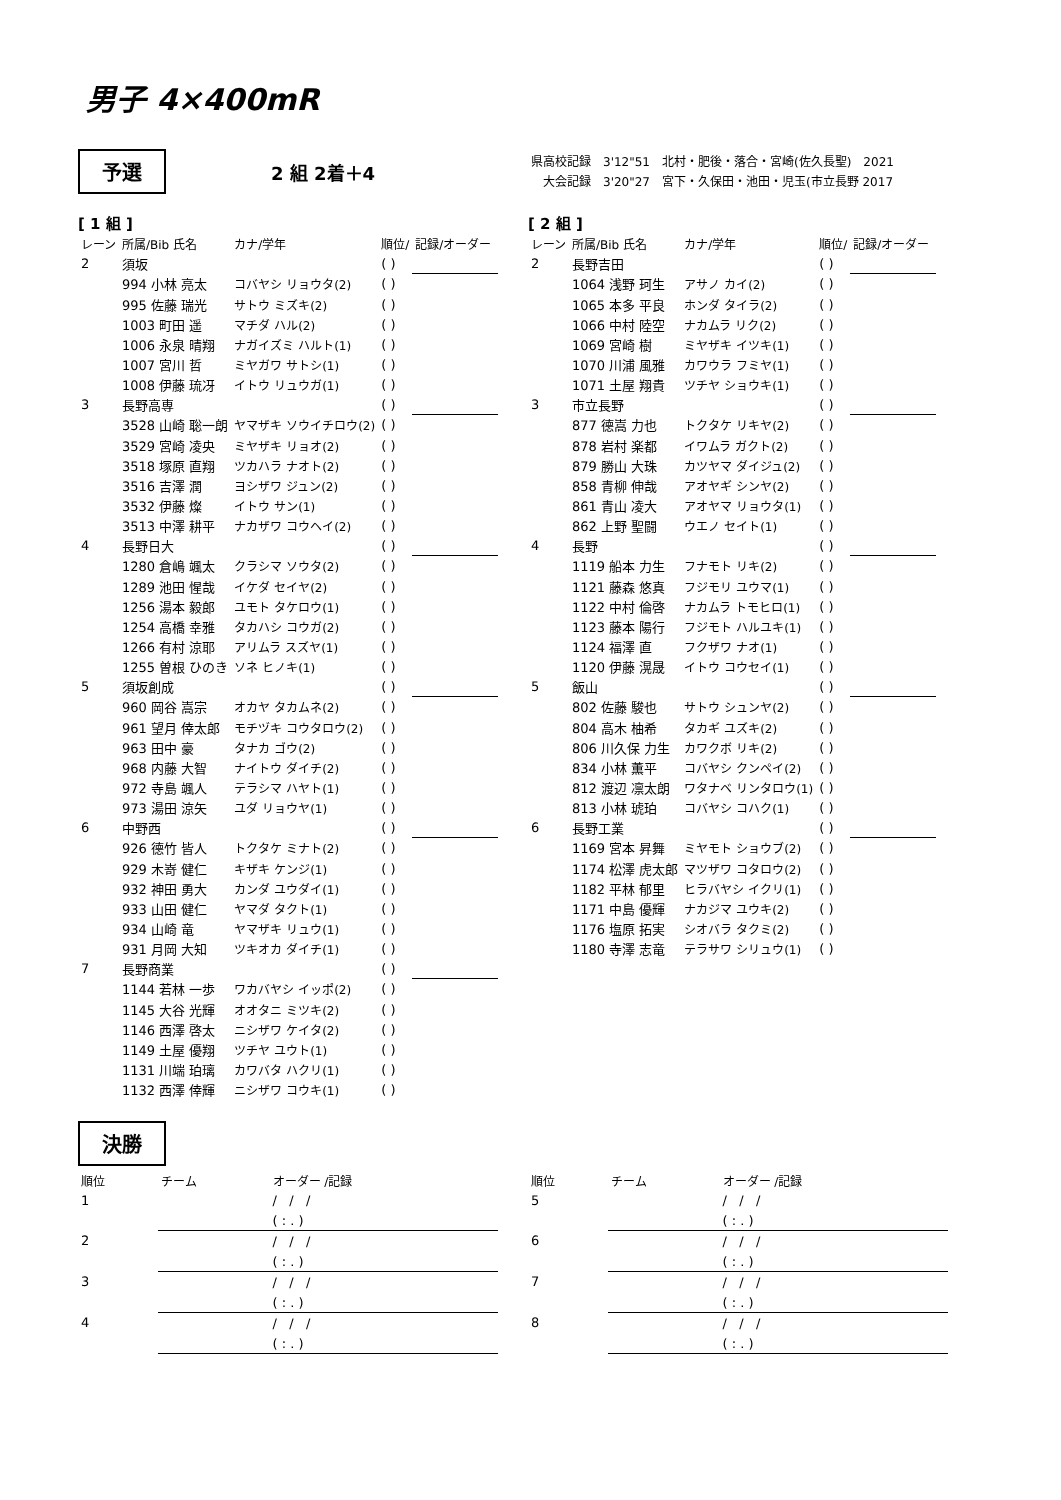男子 4×400mR
予選 2 組 2着＋4
県高校記録　3'12"51　北村・肥後・落合・宮崎(佐久長聖)　2021
　大会記録　3'20"27　宮下・久保田・池田・児玉(市立長野 2017
[ 1 組 ]
| レーン | 所属/Bib 氏名 | カナ/学年 | 順位/ | 記録/オーダー |
| 2 | 須坂 | | ( ) | |
| | 994 小林 亮太 | コバヤシ リョウタ(2) | ( ) | |
| | 995 佐藤 瑞光 | サトウ ミズキ(2) | ( ) | |
| | 1003 町田 遥 | マチダ ハル(2) | ( ) | |
| | 1006 永泉 晴翔 | ナガイズミ ハルト(1) | ( ) | |
| | 1007 宮川 哲 | ミヤガワ サトシ(1) | ( ) | |
| | 1008 伊藤 琉冴 | イトウ リュウガ(1) | ( ) | |
| 3 | 長野高専 | | ( ) | |
| | 3528 山崎 聡一朗 | ヤマザキ ソウイチロウ(2) | ( ) | |
| | 3529 宮崎 凌央 | ミヤザキ リョオ(2) | ( ) | |
| | 3518 塚原 直翔 | ツカハラ ナオト(2) | ( ) | |
| | 3516 吉澤 潤 | ヨシザワ ジュン(2) | ( ) | |
| | 3532 伊藤 燦 | イトウ サン(1) | ( ) | |
| | 3513 中澤 耕平 | ナカザワ コウヘイ(2) | ( ) | |
| 4 | 長野日大 | | ( ) | |
| | 1280 倉嶋 颯太 | クラシマ ソウタ(2) | ( ) | |
| | 1289 池田 惺哉 | イケダ セイヤ(2) | ( ) | |
| | 1256 湯本 毅郎 | ユモト タケロウ(1) | ( ) | |
| | 1254 高橋 幸雅 | タカハシ コウガ(2) | ( ) | |
| | 1266 有村 涼耶 | アリムラ スズヤ(1) | ( ) | |
| | 1255 曽根 ひのき | ソネ ヒノキ(1) | ( ) | |
| 5 | 須坂創成 | | ( ) | |
| | 960 岡谷 嵩宗 | オカヤ タカムネ(2) | ( ) | |
| | 961 望月 倖太郎 | モチヅキ コウタロウ(2) | ( ) | |
| | 963 田中 豪 | タナカ ゴウ(2) | ( ) | |
| | 968 内藤 大智 | ナイトウ ダイチ(2) | ( ) | |
| | 972 寺島 颯人 | テラシマ ハヤト(1) | ( ) | |
| | 973 湯田 涼矢 | ユダ リョウヤ(1) | ( ) | |
| 6 | 中野西 | | ( ) | |
| | 926 德竹 皆人 | トクタケ ミナト(2) | ( ) | |
| | 929 木嵜 健仁 | キザキ ケンジ(1) | ( ) | |
| | 932 神田 勇大 | カンダ ユウダイ(1) | ( ) | |
| | 933 山田 健仁 | ヤマダ タクト(1) | ( ) | |
| | 934 山崎 竜 | ヤマザキ リュウ(1) | ( ) | |
| | 931 月岡 大知 | ツキオカ ダイチ(1) | ( ) | |
| 7 | 長野商業 | | ( ) | |
| | 1144 若林 一歩 | ワカバヤシ イッポ(2) | ( ) | |
| | 1145 大谷 光輝 | オオタニ ミツキ(2) | ( ) | |
| | 1146 西澤 啓太 | ニシザワ ケイタ(2) | ( ) | |
| | 1149 土屋 優翔 | ツチヤ ユウト(1) | ( ) | |
| | 1131 川端 珀璃 | カワバタ ハクリ(1) | ( ) | |
| | 1132 西澤 倖輝 | ニシザワ コウキ(1) | ( ) | |
[ 2 組 ]
| レーン | 所属/Bib 氏名 | カナ/学年 | 順位/ | 記録/オーダー |
| 2 | 長野吉田 | | ( ) | |
| | 1064 浅野 珂生 | アサノ カイ(2) | ( ) | |
| | 1065 本多 平良 | ホンダ タイラ(2) | ( ) | |
| | 1066 中村 陸空 | ナカムラ リク(2) | ( ) | |
| | 1069 宮崎 樹 | ミヤザキ イツキ(1) | ( ) | |
| | 1070 川浦 風雅 | カワウラ フミヤ(1) | ( ) | |
| | 1071 土屋 翔貴 | ツチヤ ショウキ(1) | ( ) | |
| 3 | 市立長野 | | ( ) | |
| | 877 德嵩 力也 | トクタケ リキヤ(2) | ( ) | |
| | 878 岩村 楽都 | イワムラ ガクト(2) | ( ) | |
| | 879 勝山 大珠 | カツヤマ ダイジュ(2) | ( ) | |
| | 858 青柳 伸哉 | アオヤギ シンヤ(2) | ( ) | |
| | 861 青山 凌大 | アオヤマ リョウタ(1) | ( ) | |
| | 862 上野 聖闘 | ウエノ セイト(1) | ( ) | |
| 4 | 長野 | | ( ) | |
| | 1119 船本 力生 | フナモト リキ(2) | ( ) | |
| | 1121 藤森 悠真 | フジモリ ユウマ(1) | ( ) | |
| | 1122 中村 倫啓 | ナカムラ トモヒロ(1) | ( ) | |
| | 1123 藤本 陽行 | フジモト ハルユキ(1) | ( ) | |
| | 1124 福澤 直 | フクザワ ナオ(1) | ( ) | |
| | 1120 伊藤 滉晟 | イトウ コウセイ(1) | ( ) | |
| 5 | 飯山 | | ( ) | |
| | 802 佐藤 駿也 | サトウ シュンヤ(2) | ( ) | |
| | 804 高木 柚希 | タカギ ユズキ(2) | ( ) | |
| | 806 川久保 力生 | カワクボ リキ(2) | ( ) | |
| | 834 小林 薫平 | コバヤシ クンペイ(2) | ( ) | |
| | 812 渡辺 凛太朗 | ワタナベ リンタロウ(1) | ( ) | |
| | 813 小林 琥珀 | コバヤシ コハク(1) | ( ) | |
| 6 | 長野工業 | | ( ) | |
| | 1169 宮本 昇舞 | ミヤモト ショウブ(2) | ( ) | |
| | 1174 松澤 虎太郎 | マツザワ コタロウ(2) | ( ) | |
| | 1182 平林 郁里 | ヒラバヤシ イクリ(1) | ( ) | |
| | 1171 中島 優輝 | ナカジマ ユウキ(2) | ( ) | |
| | 1176 塩原 拓実 | シオバラ タクミ(2) | ( ) | |
| | 1180 寺澤 志竜 | テラサワ シリュウ(1) | ( ) | |
決勝
| 順位 | チーム | オーダー /記録 |
| 1 | | / / / |
| | | ( : . ) |
| 2 | | / / / |
| | | ( : . ) |
| 3 | | / / / |
| | | ( : . ) |
| 4 | | / / / |
| | | ( : . ) |
| 順位 | チーム | オーダー /記録 |
| 5 | | / / / |
| | | ( : . ) |
| 6 | | / / / |
| | | ( : . ) |
| 7 | | / / / |
| | | ( : . ) |
| 8 | | / / / |
| | | ( : . ) |